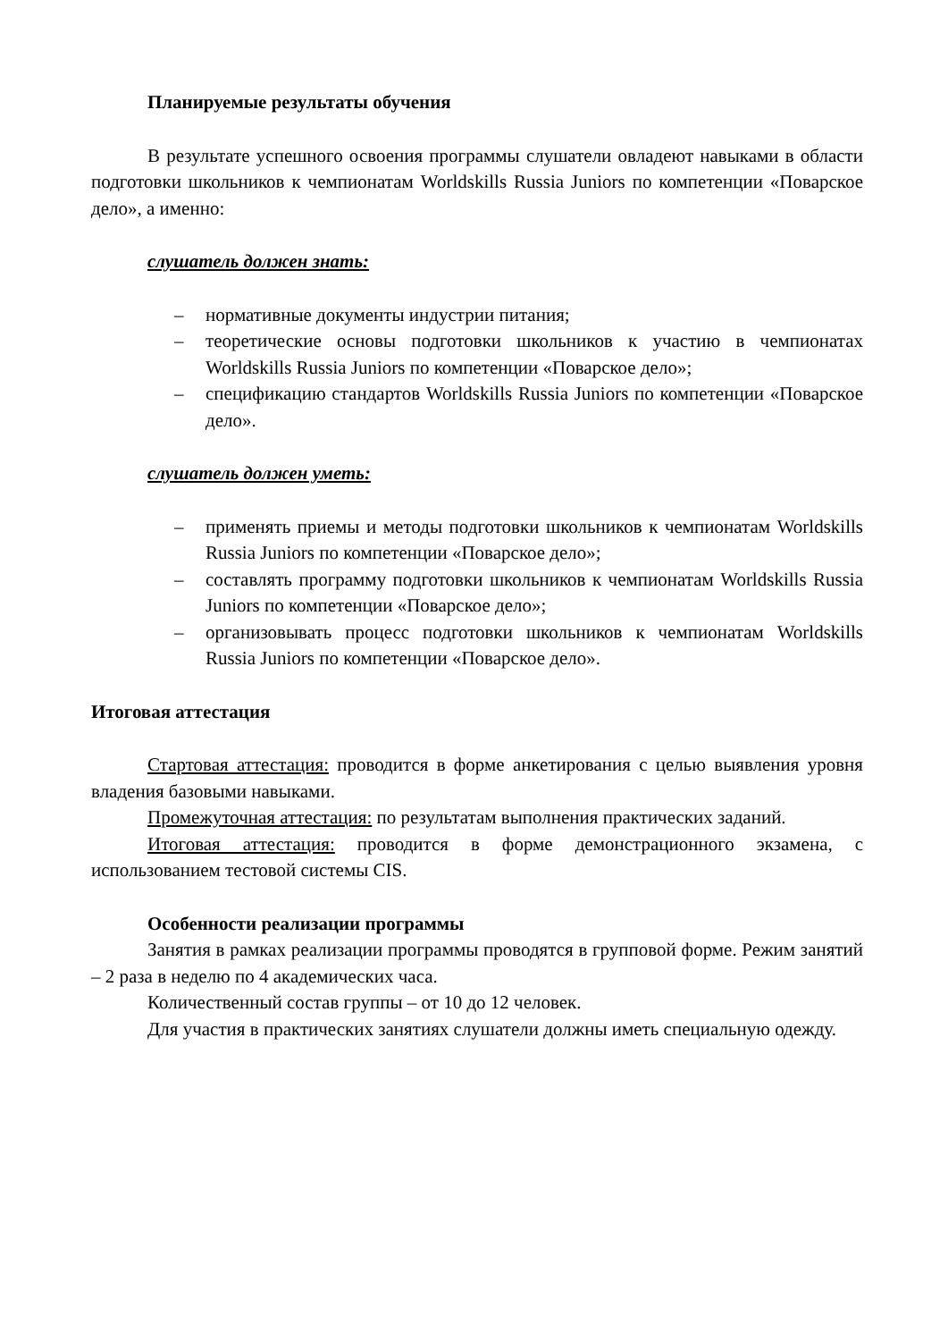Планируемые результаты обучения
В результате успешного освоения программы слушатели овладеют навыками в области подготовки школьников к чемпионатам Worldskills Russia Juniors по компетенции «Поварское дело», а именно:
слушатель должен знать:
– нормативные документы индустрии питания;
– теоретические основы подготовки школьников к участию в чемпионатах Worldskills Russia Juniors по компетенции «Поварское дело»;
– спецификацию стандартов Worldskills Russia Juniors по компетенции «Поварское дело».
слушатель должен уметь:
– применять приемы и методы подготовки школьников к чемпионатам Worldskills Russia Juniors по компетенции «Поварское дело»;
– составлять программу подготовки школьников к чемпионатам Worldskills Russia Juniors по компетенции «Поварское дело»;
– организовывать процесс подготовки школьников к чемпионатам Worldskills Russia Juniors по компетенции «Поварское дело».
Итоговая аттестация
Стартовая аттестация: проводится в форме анкетирования с целью выявления уровня владения базовыми навыками.
Промежуточная аттестация: по результатам выполнения практических заданий.
Итоговая аттестация: проводится в форме демонстрационного экзамена, с использованием тестовой системы CIS.
Особенности реализации программы
Занятия в рамках реализации программы проводятся в групповой форме. Режим занятий – 2 раза в неделю по 4 академических часа.
Количественный состав группы – от 10 до 12 человек.
Для участия в практических занятиях слушатели должны иметь специальную одежду.